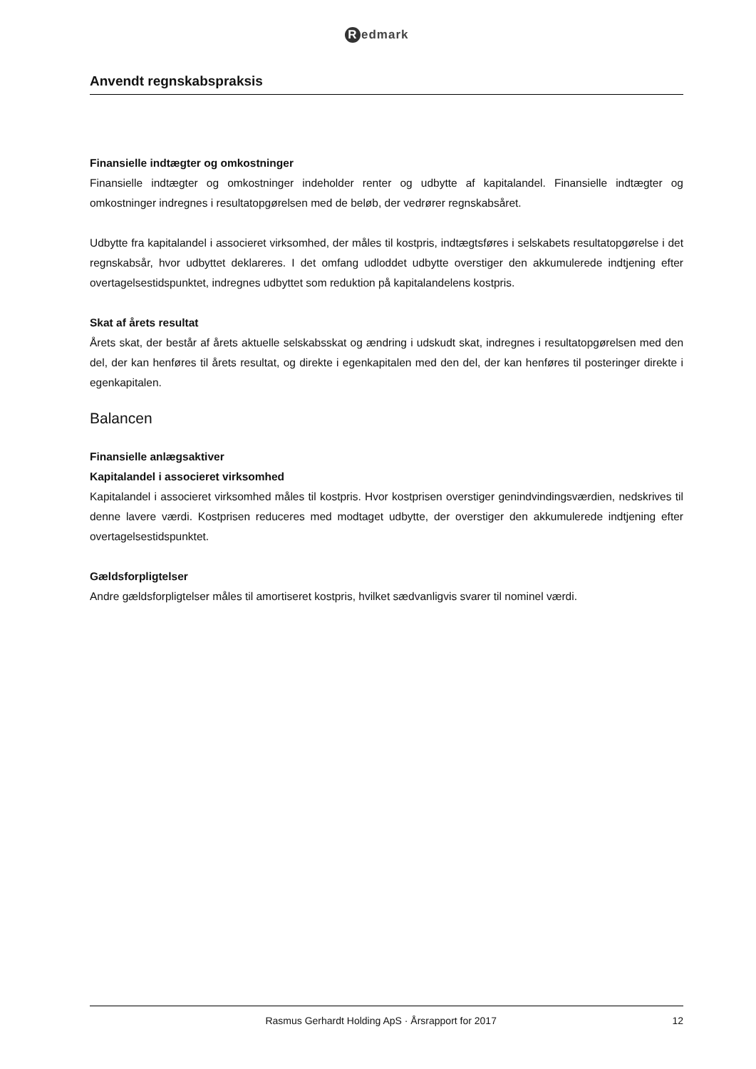Redmark
Anvendt regnskabspraksis
Finansielle indtægter og omkostninger
Finansielle indtægter og omkostninger indeholder renter og udbytte af kapitalandel. Finansielle indtægter og omkostninger indregnes i resultatopgørelsen med de beløb, der vedrører regnskabsåret.
Udbytte fra kapitalandel i associeret virksomhed, der måles til kostpris, indtægtsføres i selskabets resultatopgørelse i det regnskabsår, hvor udbyttet deklareres. I det omfang udloddet udbytte overstiger den akkumulerede indtjening efter overtagelsestidspunktet, indregnes udbyttet som reduktion på kapitalandelens kostpris.
Skat af årets resultat
Årets skat, der består af årets aktuelle selskabsskat og ændring i udskudt skat, indregnes i resultatopgørelsen med den del, der kan henføres til årets resultat, og direkte i egenkapitalen med den del, der kan henføres til posteringer direkte i egenkapitalen.
Balancen
Finansielle anlægsaktiver
Kapitalandel i associeret virksomhed
Kapitalandel i associeret virksomhed måles til kostpris. Hvor kostprisen overstiger genindvindingsværdien, nedskrives til denne lavere værdi. Kostprisen reduceres med modtaget udbytte, der overstiger den akkumulerede indtjening efter overtagelsestidspunktet.
Gældsforpligtelser
Andre gældsforpligtelser måles til amortiseret kostpris, hvilket sædvanligvis svarer til nominel værdi.
Rasmus Gerhardt Holding ApS · Årsrapport for 2017
12